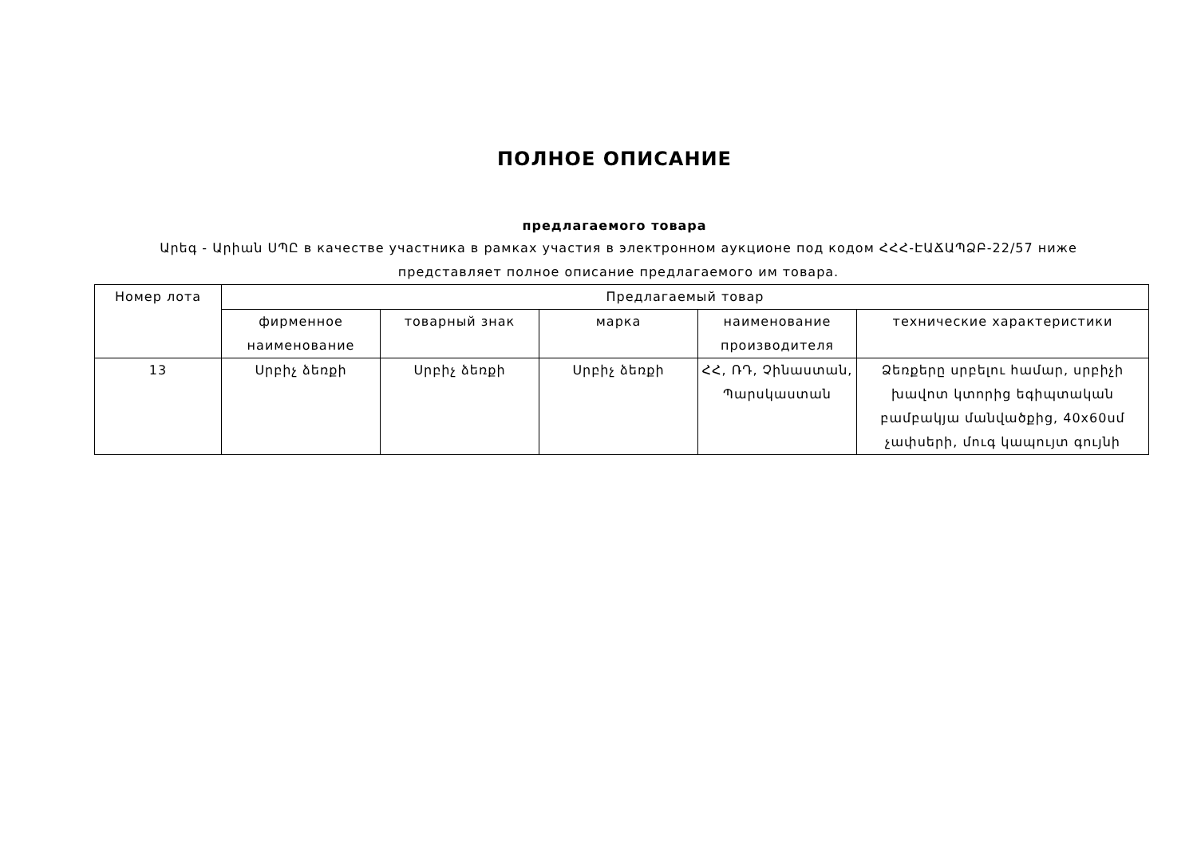ПОЛНОЕ ОПИСАНИЕ
предлагаемого товара
Արեգ - Արիան ՍՊԸ в качестве участника в рамках участия в электронном аукционе под кодом ՀՀՀ-ԷԱՃԱՊՁԲ-22/57 ниже представляет полное описание предлагаемого им товара.
| Номер лота | Предлагаемый товар | | | | |
| --- | --- | --- | --- | --- | --- |
| | фирменное наименование | товарный знак | марка | наименование производителя | технические характеристики |
| 13 | Սրբիչ ձեռքի | Սրբիչ ձեռքի | Սրբիչ ձեռքի | ՀՀ, ՌԴ, Չինաստան, Պարսկաստան | Ձեռքերը սրբելու համար, սրբիչի խավոտ կտորից եգիպտական բամբակյա մանվածքից, 40x60սմ չափսերի, մուգ կապույտ գույնի |